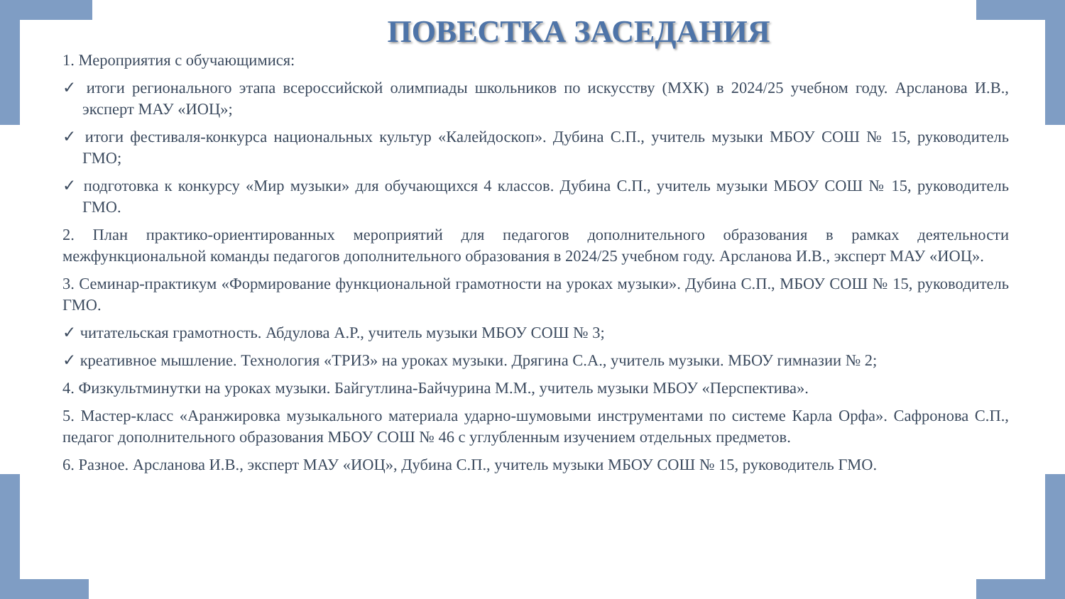ПОВЕСТКА ЗАСЕДАНИЯ
1. Мероприятия с обучающимися:
✓ итоги регионального этапа всероссийской олимпиады школьников по искусству (МХК) в 2024/25 учебном году. Арсланова И.В., эксперт МАУ «ИОЦ»;
✓ итоги фестиваля-конкурса национальных культур «Калейдоскоп». Дубина С.П., учитель музыки МБОУ СОШ № 15, руководитель ГМО;
✓ подготовка к конкурсу «Мир музыки» для обучающихся 4 классов. Дубина С.П., учитель музыки МБОУ СОШ № 15, руководитель ГМО.
2. План практико-ориентированных мероприятий для педагогов дополнительного образования в рамках деятельности межфункциональной команды педагогов дополнительного образования в 2024/25 учебном году. Арсланова И.В., эксперт МАУ «ИОЦ».
3. Семинар-практикум «Формирование функциональной грамотности на уроках музыки». Дубина С.П., МБОУ СОШ № 15, руководитель ГМО.
✓ читательская грамотность. Абдулова А.Р., учитель музыки МБОУ СОШ № 3;
✓ креативное мышление. Технология «ТРИЗ» на уроках музыки. Дрягина С.А., учитель музыки. МБОУ гимназии № 2;
4. Физкультминутки на уроках музыки. Байгутлина-Байчурина М.М., учитель музыки МБОУ «Перспектива».
5. Мастер-класс «Аранжировка музыкального материала ударно-шумовыми инструментами по системе Карла Орфа». Сафронова С.П., педагог дополнительного образования МБОУ СОШ № 46 с углубленным изучением отдельных предметов.
6. Разное. Арсланова И.В., эксперт МАУ «ИОЦ», Дубина С.П., учитель музыки МБОУ СОШ № 15, руководитель ГМО.